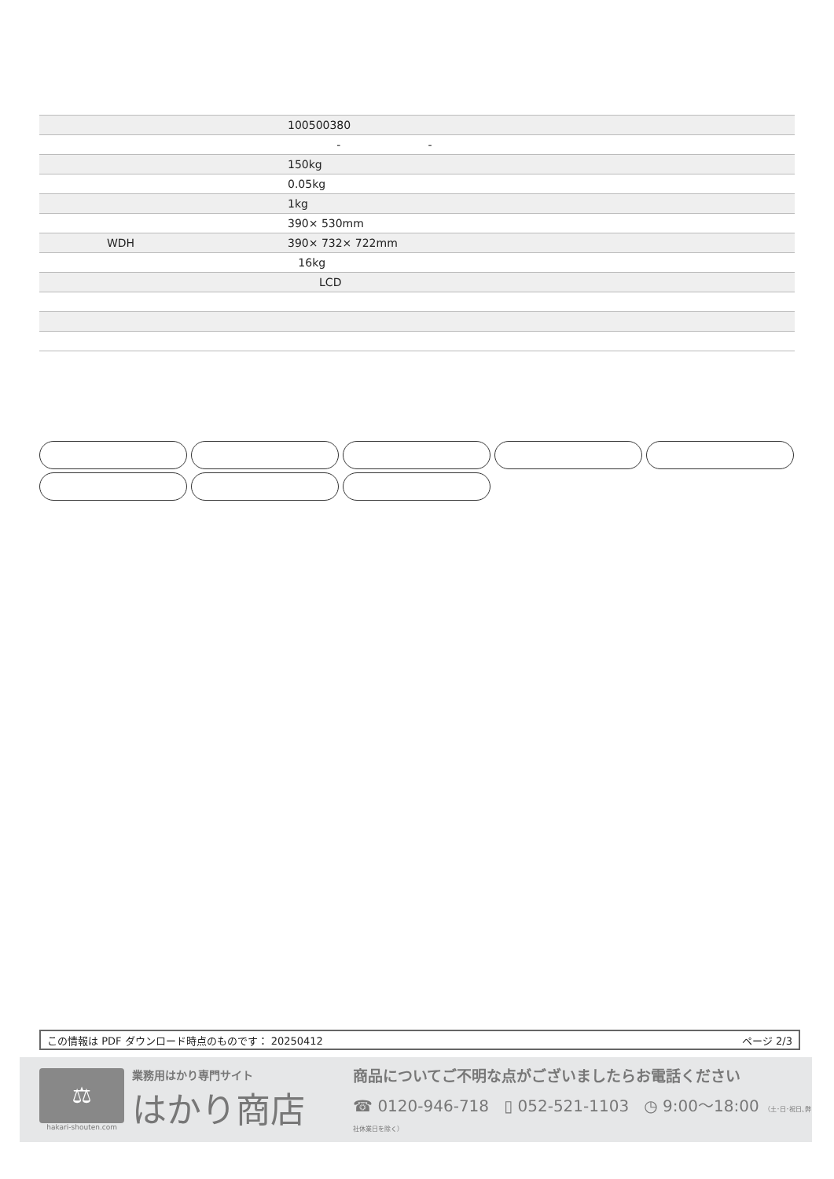| | 100500380 |
| | - - |
| | 150kg |
| | 0.05kg |
| | 1kg |
| | 390× 530mm |
| WDH | 390× 732× 722mm |
| | 16kg |
| | LCD |
この情報は PDF ダウンロード時点のものです： 20250412 ページ 2/3
⚖
hakari-shouten.com
業務用はかり専門サイト
はかり商店
商品についてご不明な点がございましたらお電話ください
☎ 0120-946-718 ▯ 052-521-1103 ◷ 9:00〜18:00 （土･日･祝日､弊社休業日を除く）